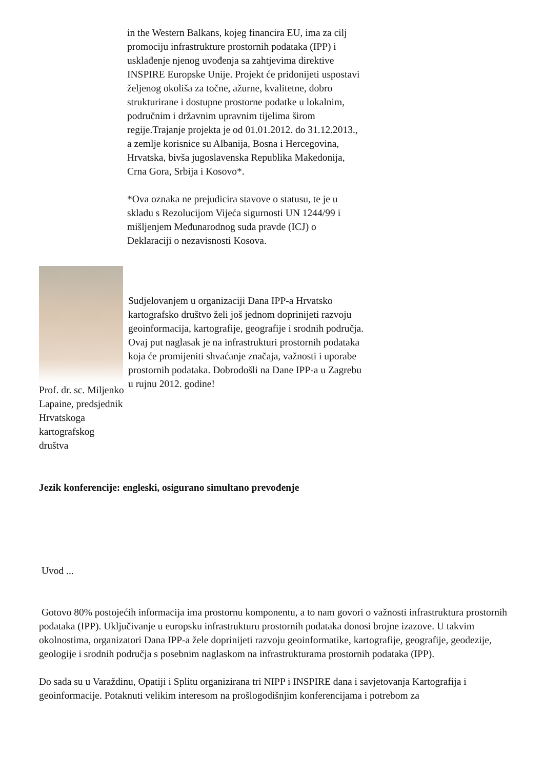in the Western Balkans, kojeg financira EU, ima za cilj promociju infrastrukture prostornih podataka (IPP) i usklađenje njenog uvođenja sa zahtjevima direktive INSPIRE Europske Unije. Projekt će pridonijeti uspostavi željenog okoliša za točne, ažurne, kvalitetne, dobro strukturirane i dostupne prostorne podatke u lokalnim, područnim i državnim upravnim tijelima širom regije.Trajanje projekta je od 01.01.2012. do 31.12.2013., a zemlje korisnice su Albanija, Bosna i Hercegovina, Hrvatska, bivša jugoslavenska Republika Makedonija, Crna Gora, Srbija i Kosovo*.
*Ova oznaka ne prejudicira stavove o statusu, te je u skladu s Rezolucijom Vijeća sigurnosti UN 1244/99 i mišljenjem Međunarodnog suda pravde (ICJ) o Deklaraciji o nezavisnosti Kosova.
Prof. dr. sc. Miljenko Lapaine, predsjednik Hrvatskoga kartografskog društva
Sudjelovanjem u organizaciji Dana IPP-a Hrvatsko kartografsko društvo želi još jednom doprinijeti razvoju geoinformacija, kartografije, geografije i srodnih područja. Ovaj put naglasak je na infrastrukturi prostornih podataka koja će promijeniti shvaćanje značaja, važnosti i uporabe prostornih podataka. Dobrodošli na Dane IPP-a u Zagrebu u rujnu 2012. godine!
Jezik konferencije: engleski, osigurano simultano prevođenje
Uvod ...
Gotovo 80% postojećih informacija ima prostornu komponentu, a to nam govori o važnosti infrastruktura prostornih podataka (IPP). Uključivanje u europsku infrastrukturu prostornih podataka donosi brojne izazove. U takvim okolnostima, organizatori Dana IPP-a žele doprinijeti razvoju geoinformatike, kartografije, geografije, geodezije, geologije i srodnih područja s posebnim naglaskom na infrastrukturama prostornih podataka (IPP).
Do sada su u Varaždinu, Opatiji i Splitu organizirana tri NIPP i INSPIRE dana i savjetovanja Kartografija i geoinformacije. Potaknuti velikim interesom na prošlogodišnjim konferencijama i potrebom za